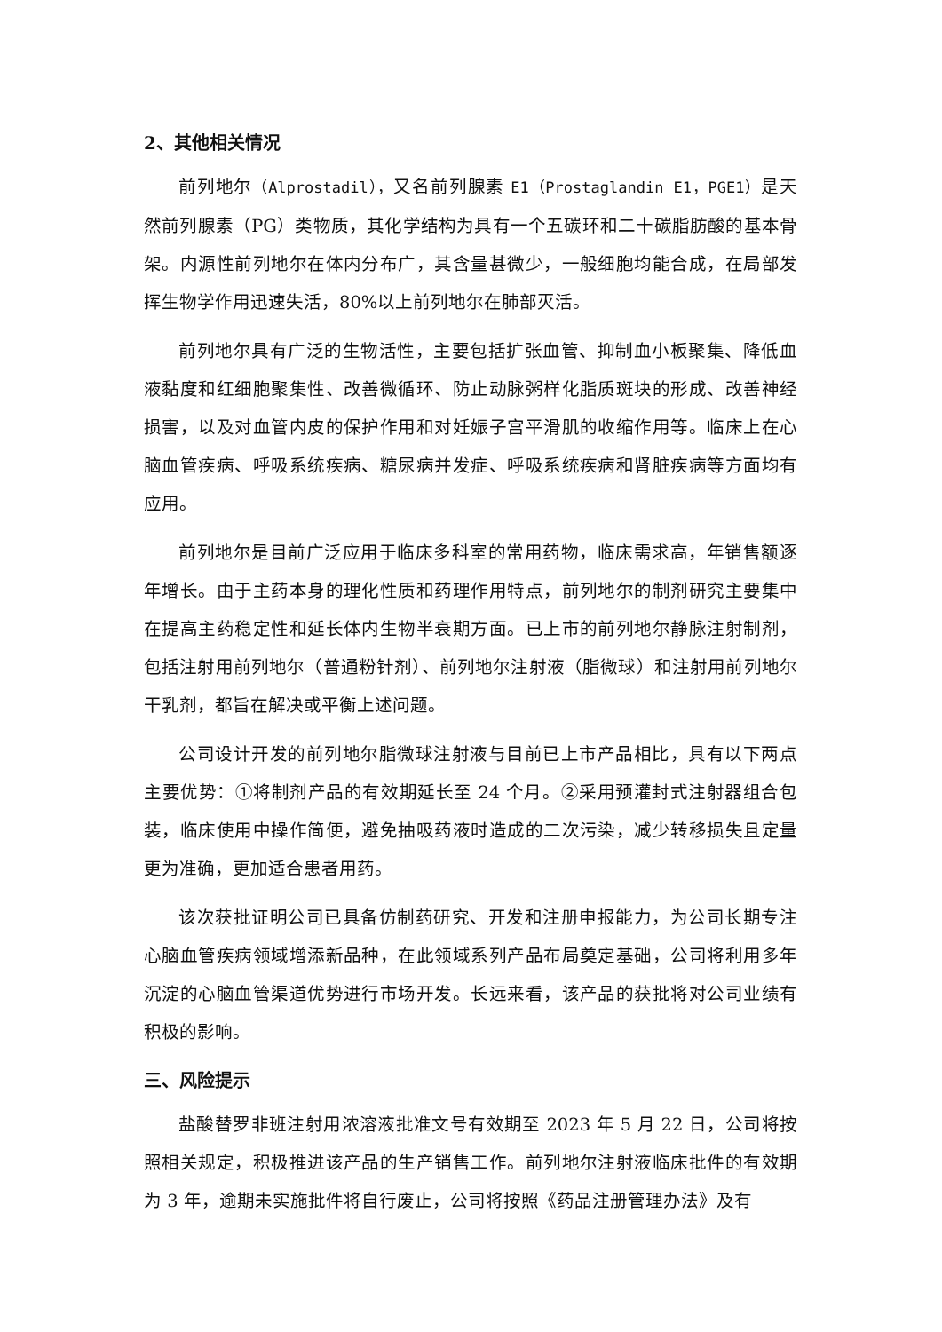2、其他相关情况
前列地尔（Alprostadil），又名前列腺素 E1（Prostaglandin E1，PGE1）是天然前列腺素（PG）类物质，其化学结构为具有一个五碳环和二十碳脂肪酸的基本骨架。内源性前列地尔在体内分布广，其含量甚微少，一般细胞均能合成，在局部发挥生物学作用迅速失活，80%以上前列地尔在肺部灭活。
前列地尔具有广泛的生物活性，主要包括扩张血管、抑制血小板聚集、降低血液黏度和红细胞聚集性、改善微循环、防止动脉粥样化脂质斑块的形成、改善神经损害，以及对血管内皮的保护作用和对妊娠子宫平滑肌的收缩作用等。临床上在心脑血管疾病、呼吸系统疾病、糖尿病并发症、呼吸系统疾病和肾脏疾病等方面均有应用。
前列地尔是目前广泛应用于临床多科室的常用药物，临床需求高，年销售额逐年增长。由于主药本身的理化性质和药理作用特点，前列地尔的制剂研究主要集中在提高主药稳定性和延长体内生物半衰期方面。已上市的前列地尔静脉注射制剂，包括注射用前列地尔（普通粉针剂）、前列地尔注射液（脂微球）和注射用前列地尔干乳剂，都旨在解决或平衡上述问题。
公司设计开发的前列地尔脂微球注射液与目前已上市产品相比，具有以下两点主要优势：①将制剂产品的有效期延长至 24 个月。②采用预灌封式注射器组合包装，临床使用中操作简便，避免抽吸药液时造成的二次污染，减少转移损失且定量更为准确，更加适合患者用药。
该次获批证明公司已具备仿制药研究、开发和注册申报能力，为公司长期专注心脑血管疾病领域增添新品种，在此领域系列产品布局奠定基础，公司将利用多年沉淀的心脑血管渠道优势进行市场开发。长远来看，该产品的获批将对公司业绩有积极的影响。
三、风险提示
盐酸替罗非班注射用浓溶液批准文号有效期至 2023 年 5 月 22 日，公司将按照相关规定，积极推进该产品的生产销售工作。前列地尔注射液临床批件的有效期为 3 年，逾期未实施批件将自行废止，公司将按照《药品注册管理办法》及有